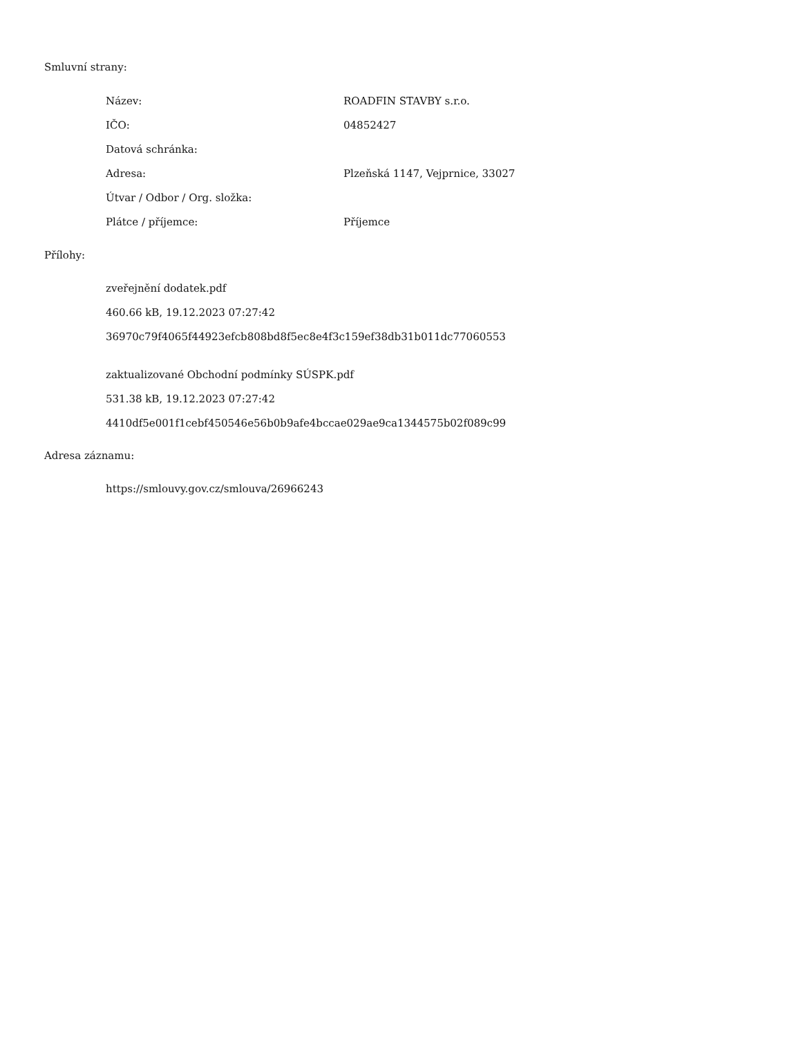Smluvní strany:
| Název: | ROADFIN STAVBY s.r.o. |
| IČO: | 04852427 |
| Datová schránka: | |
| Adresa: | Plzeňská 1147, Vejprnice, 33027 |
| Útvar / Odbor / Org. složka: | |
| Plátce / příjemce: | Příjemce |
Přílohy:
zveřejnění dodatek.pdf
460.66 kB, 19.12.2023 07:27:42
36970c79f4065f44923efcb808bd8f5ec8e4f3c159ef38db31b011dc77060553
zaktualizované Obchodní podmínky SÚSPK.pdf
531.38 kB, 19.12.2023 07:27:42
4410df5e001f1cebf450546e56b0b9afe4bccae029ae9ca1344575b02f089c99
Adresa záznamu:
https://smlouvy.gov.cz/smlouva/26966243